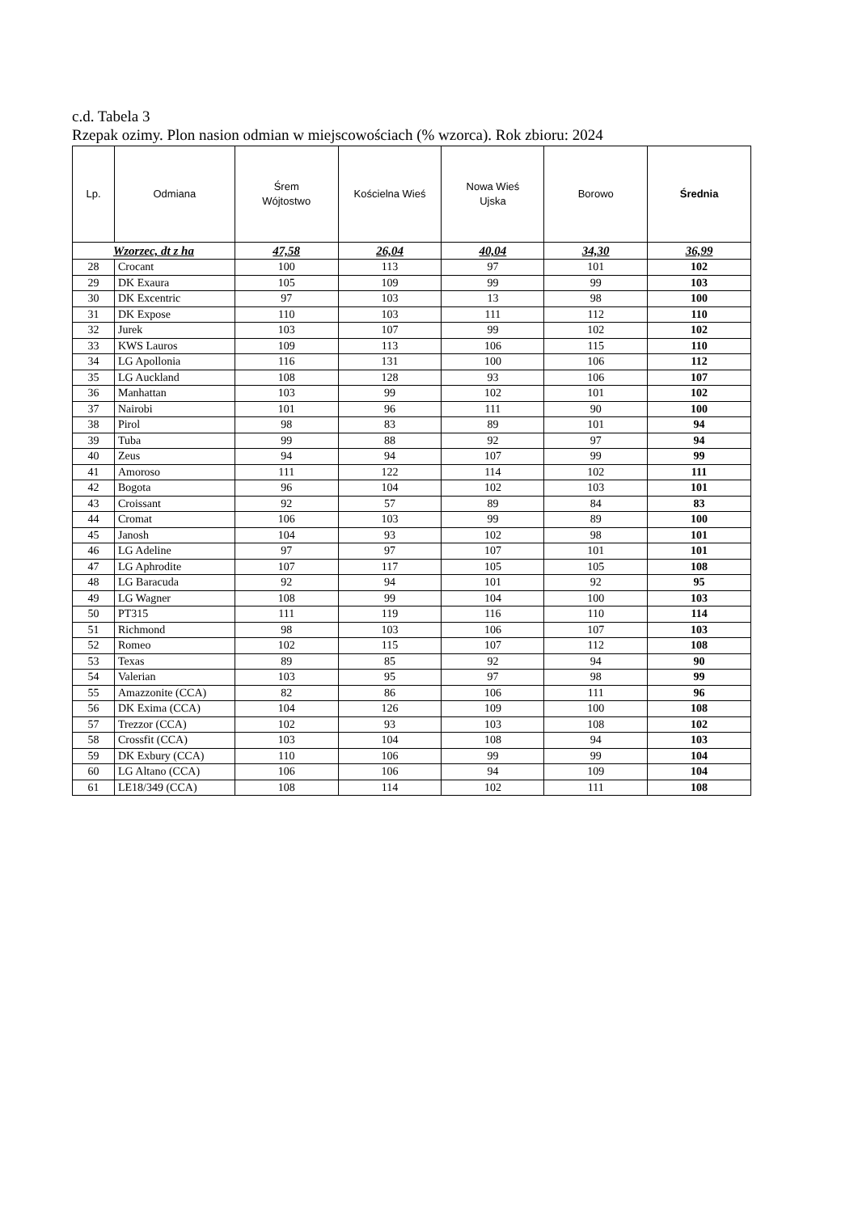c.d. Tabela 3
Rzepak ozimy. Plon nasion odmian w miejscowościach (% wzorca). Rok zbioru: 2024
| Lp. | Odmiana | Śrem Wójtostwo | Kościelna Wieś | Nowa Wieś Ujska | Borowo | Średnia |
| --- | --- | --- | --- | --- | --- | --- |
| Wzorzec, dt z ha | | 47,58 | 26,04 | 40,04 | 34,30 | 36,99 |
| 28 | Crocant | 100 | 113 | 97 | 101 | 102 |
| 29 | DK Exaura | 105 | 109 | 99 | 99 | 103 |
| 30 | DK Excentric | 97 | 103 | 13 | 98 | 100 |
| 31 | DK Expose | 110 | 103 | 111 | 112 | 110 |
| 32 | Jurek | 103 | 107 | 99 | 102 | 102 |
| 33 | KWS Lauros | 109 | 113 | 106 | 115 | 110 |
| 34 | LG Apollonia | 116 | 131 | 100 | 106 | 112 |
| 35 | LG Auckland | 108 | 128 | 93 | 106 | 107 |
| 36 | Manhattan | 103 | 99 | 102 | 101 | 102 |
| 37 | Nairobi | 101 | 96 | 111 | 90 | 100 |
| 38 | Pirol | 98 | 83 | 89 | 101 | 94 |
| 39 | Tuba | 99 | 88 | 92 | 97 | 94 |
| 40 | Zeus | 94 | 94 | 107 | 99 | 99 |
| 41 | Amoroso | 111 | 122 | 114 | 102 | 111 |
| 42 | Bogota | 96 | 104 | 102 | 103 | 101 |
| 43 | Croissant | 92 | 57 | 89 | 84 | 83 |
| 44 | Cromat | 106 | 103 | 99 | 89 | 100 |
| 45 | Janosh | 104 | 93 | 102 | 98 | 101 |
| 46 | LG Adeline | 97 | 97 | 107 | 101 | 101 |
| 47 | LG Aphrodite | 107 | 117 | 105 | 105 | 108 |
| 48 | LG Baracuda | 92 | 94 | 101 | 92 | 95 |
| 49 | LG Wagner | 108 | 99 | 104 | 100 | 103 |
| 50 | PT315 | 111 | 119 | 116 | 110 | 114 |
| 51 | Richmond | 98 | 103 | 106 | 107 | 103 |
| 52 | Romeo | 102 | 115 | 107 | 112 | 108 |
| 53 | Texas | 89 | 85 | 92 | 94 | 90 |
| 54 | Valerian | 103 | 95 | 97 | 98 | 99 |
| 55 | Amazzonite (CCA) | 82 | 86 | 106 | 111 | 96 |
| 56 | DK Exima (CCA) | 104 | 126 | 109 | 100 | 108 |
| 57 | Trezzor (CCA) | 102 | 93 | 103 | 108 | 102 |
| 58 | Crossfit (CCA) | 103 | 104 | 108 | 94 | 103 |
| 59 | DK Exbury (CCA) | 110 | 106 | 99 | 99 | 104 |
| 60 | LG Altano (CCA) | 106 | 106 | 94 | 109 | 104 |
| 61 | LE18/349 (CCA) | 108 | 114 | 102 | 111 | 108 |